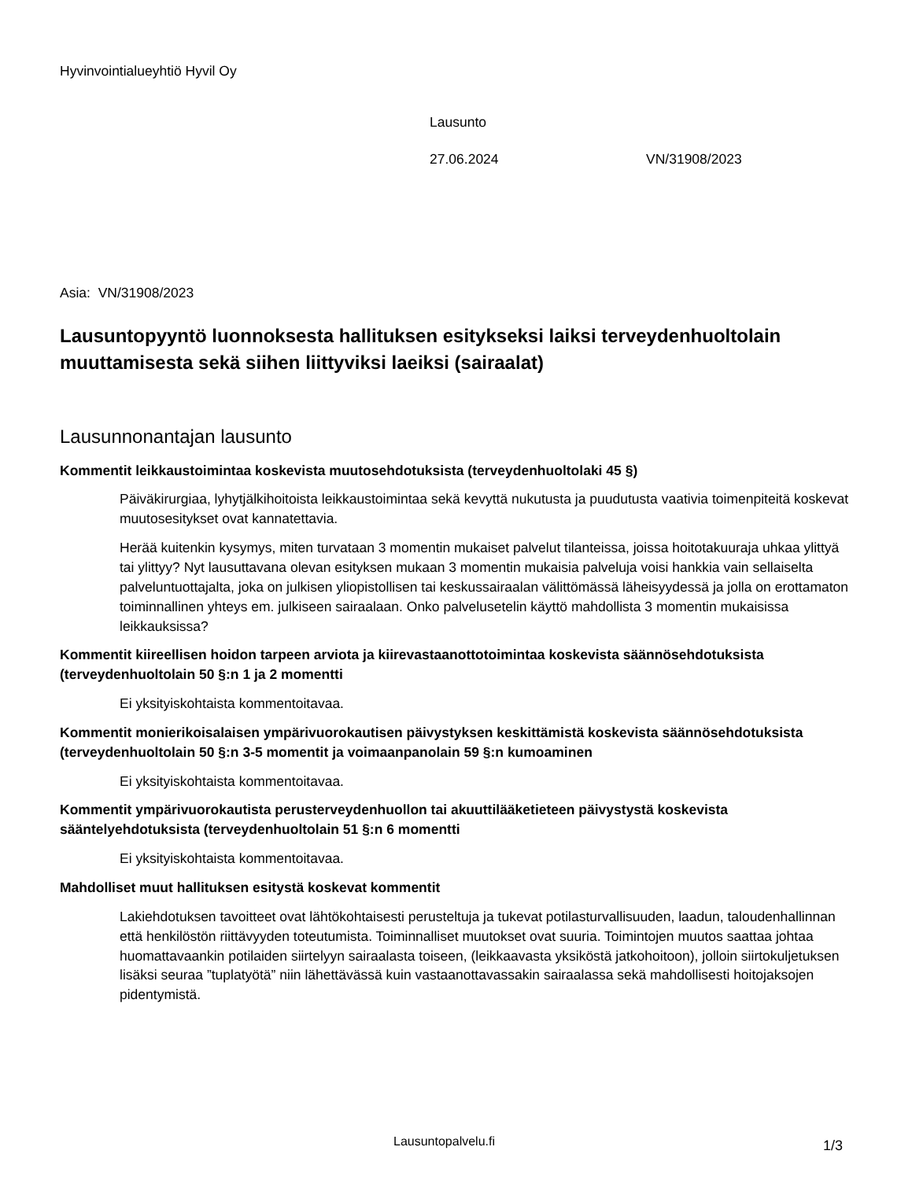Hyvinvointialueyhtiö Hyvil Oy
Lausunto
27.06.2024 VN/31908/2023
Asia: VN/31908/2023
Lausuntopyyntö luonnoksesta hallituksen esitykseksi laiksi terveydenhuoltolain muuttamisesta sekä siihen liittyviksi laeiksi (sairaalat)
Lausunnonantajan lausunto
Kommentit leikkaustoimintaa koskevista muutosehdotuksista (terveydenhuoltolaki 45 §)
Päiväkirurgiaa, lyhytjälkihoitoista leikkaustoimintaa sekä kevyttä nukutusta ja puudutusta vaativia toimenpiteitä koskevat muutosesitykset ovat kannatettavia.
Herää kuitenkin kysymys, miten turvataan 3 momentin mukaiset palvelut tilanteissa, joissa hoitotakuuraja uhkaa ylittyä tai ylittyy? Nyt lausuttavana olevan esityksen mukaan 3 momentin mukaisia palveluja voisi hankkia vain sellaiselta palveluntuottajalta, joka on julkisen yliopistollisen tai keskussairaalan välittömässä läheisyydessä ja jolla on erottamaton toiminnallinen yhteys em. julkiseen sairaalaan. Onko palvelusetelin käyttö mahdollista 3 momentin mukaisissa leikkauksissa?
Kommentit kiireellisen hoidon tarpeen arviota ja kiirevastaanottotoimintaa koskevista säännösehdotuksista (terveydenhuoltolain 50 §:n 1 ja 2 momentti
Ei yksityiskohtaista kommentoitavaa.
Kommentit monierikoisalaisen ympärivuorokautisen päivystyksen keskittämistä koskevista säännösehdotuksista (terveydenhuoltolain 50 §:n 3-5 momentit ja voimaanpanolain 59 §:n kumoaminen
Ei yksityiskohtaista kommentoitavaa.
Kommentit ympärivuorokautista perusterveydenhuollon tai akuuttilääketieteen päivystystä koskevista sääntelyehdotuksista (terveydenhuoltolain 51 §:n 6 momentti
Ei yksityiskohtaista kommentoitavaa.
Mahdolliset muut hallituksen esitystä koskevat kommentit
Lakiehdotuksen tavoitteet ovat lähtökohtaisesti perusteltuja ja tukevat potilasturvallisuuden, laadun, taloudenhallinnan että henkilöstön riittävyyden toteutumista. Toiminnalliset muutokset ovat suuria. Toimintojen muutos saattaa johtaa huomattavaankin potilaiden siirtelyyn sairaalasta toiseen, (leikkaavasta yksiköstä jatkohoitoon), jolloin siirtokuljetuksen lisäksi seuraa ”tuplatyötä” niin lähettävässä kuin vastaanottavassakin sairaalassa sekä mahdollisesti hoitojaksojen pidentymistä.
Lausuntopalvelu.fi 1/3